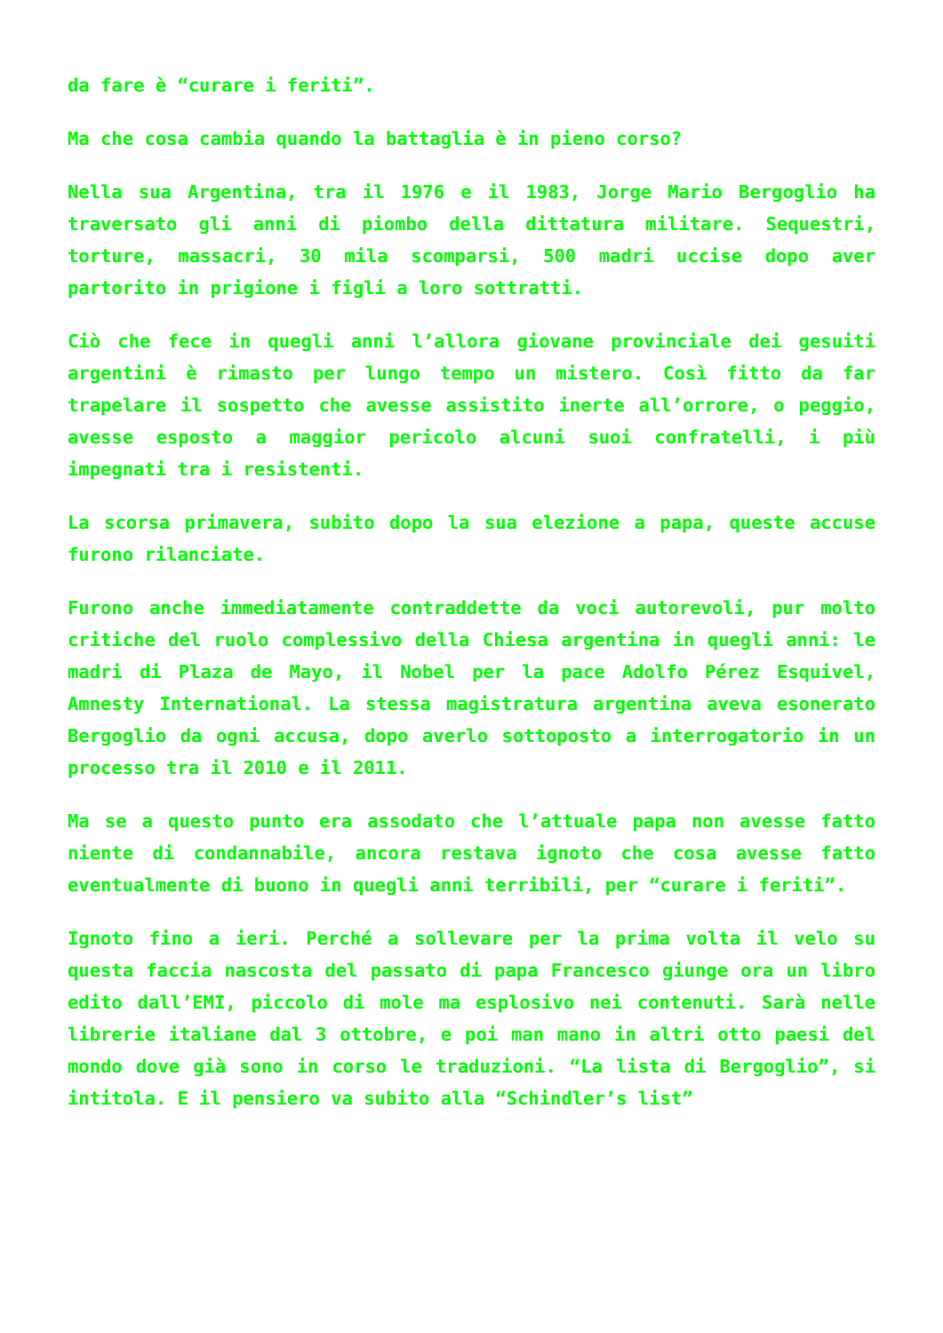da fare è “curare i feriti”.
Ma che cosa cambia quando la battaglia è in pieno corso?
Nella sua Argentina, tra il 1976 e il 1983, Jorge Mario Bergoglio ha traversato gli anni di piombo della dittatura militare. Sequestri, torture, massacri, 30 mila scomparsi, 500 madri uccise dopo aver partorito in prigione i figli a loro sottratti.
Ciò che fece in quegli anni l’allora giovane provinciale dei gesuiti argentini è rimasto per lungo tempo un mistero. Così fitto da far trapelare il sospetto che avesse assistito inerte all’orrore, o peggio, avesse esposto a maggior pericolo alcuni suoi confratelli, i più impegnati tra i resistenti.
La scorsa primavera, subito dopo la sua elezione a papa, queste accuse furono rilanciate.
Furono anche immediatamente contraddette da voci autorevoli, pur molto critiche del ruolo complessivo della Chiesa argentina in quegli anni: le madri di Plaza de Mayo, il Nobel per la pace Adolfo Pérez Esquivel, Amnesty International. La stessa magistratura argentina aveva esonerato Bergoglio da ogni accusa, dopo averlo sottoposto a interrogatorio in un processo tra il 2010 e il 2011.
Ma se a questo punto era assodato che l’attuale papa non avesse fatto niente di condannabile, ancora restava ignoto che cosa avesse fatto eventualmente di buono in quegli anni terribili, per “curare i feriti”.
Ignoto fino a ieri. Perché a sollevare per la prima volta il velo su questa faccia nascosta del passato di papa Francesco giunge ora un libro edito dall’EMI, piccolo di mole ma esplosivo nei contenuti. Sarà nelle librerie italiane dal 3 ottobre, e poi man mano in altri otto paesi del mondo dove già sono in corso le traduzioni. “La lista di Bergoglio”, si intitola. E il pensiero va subito alla “Schindler’s list”